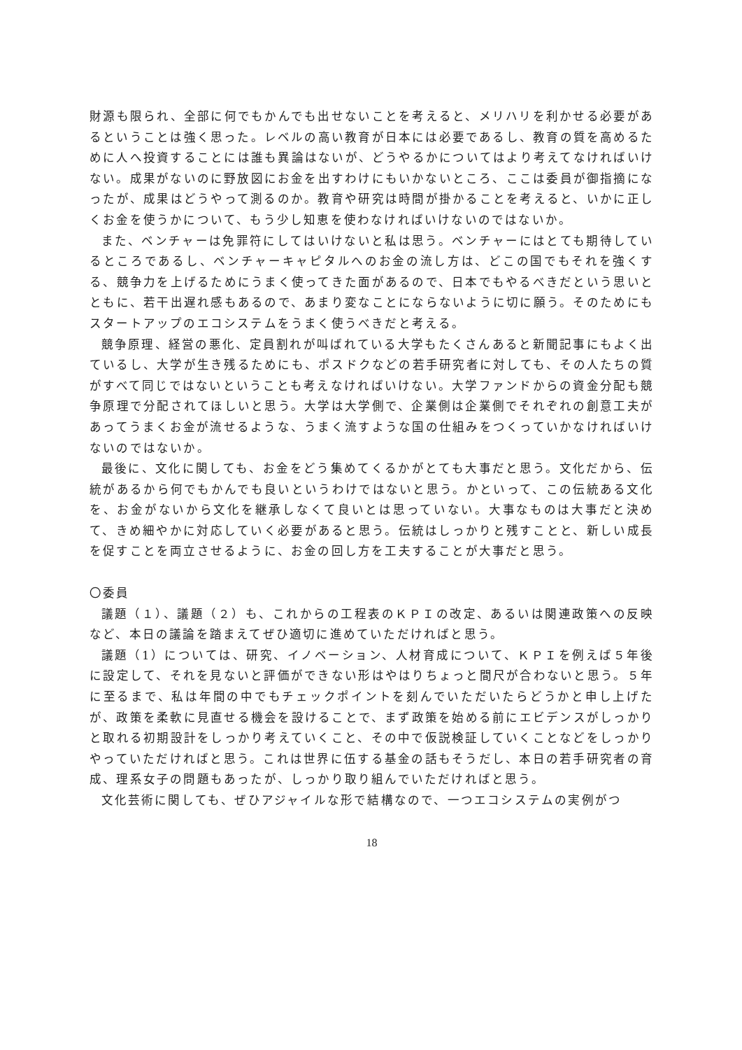財源も限られ、全部に何でもかんでも出せないことを考えると、メリハリを利かせる必要があるということは強く思った。レベルの高い教育が日本には必要であるし、教育の質を高めるために人へ投資することには誰も異論はないが、どうやるかについてはより考えてなければいけない。成果がないのに野放図にお金を出すわけにもいかないところ、ここは委員が御指摘になったが、成果はどうやって測るのか。教育や研究は時間が掛かることを考えると、いかに正しくお金を使うかについて、もう少し知恵を使わなければいけないのではないか。
また、ベンチャーは免罪符にしてはいけないと私は思う。ベンチャーにはとても期待しているところであるし、ベンチャーキャピタルへのお金の流し方は、どこの国でもそれを強くする、競争力を上げるためにうまく使ってきた面があるので、日本でもやるべきだという思いとともに、若干出遅れ感もあるので、あまり変なことにならないように切に願う。そのためにもスタートアップのエコシステムをうまく使うべきだと考える。
競争原理、経営の悪化、定員割れが叫ばれている大学もたくさんあると新聞記事にもよく出ているし、大学が生き残るためにも、ポスドクなどの若手研究者に対しても、その人たちの質がすべて同じではないということも考えなければいけない。大学ファンドからの資金分配も競争原理で分配されてほしいと思う。大学は大学側で、企業側は企業側でそれぞれの創意工夫があってうまくお金が流せるような、うまく流すような国の仕組みをつくっていかなければいけないのではないか。
最後に、文化に関しても、お金をどう集めてくるかがとても大事だと思う。文化だから、伝統があるから何でもかんでも良いというわけではないと思う。かといって、この伝統ある文化を、お金がないから文化を継承しなくて良いとは思っていない。大事なものは大事だと決めて、きめ細やかに対応していく必要があると思う。伝統はしっかりと残すことと、新しい成長を促すことを両立させるように、お金の回し方を工夫することが大事だと思う。
〇委員
議題（１）、議題（２）も、これからの工程表のＫＰＩの改定、あるいは関連政策への反映など、本日の議論を踏まえてぜひ適切に進めていただければと思う。
議題（1）については、研究、イノベーション、人材育成について、ＫＰＩを例えば５年後に設定して、それを見ないと評価ができない形はやはりちょっと間尺が合わないと思う。５年に至るまで、私は年間の中でもチェックポイントを刻んでいただいたらどうかと申し上げたが、政策を柔軟に見直せる機会を設けることで、まず政策を始める前にエビデンスがしっかりと取れる初期設計をしっかり考えていくこと、その中で仮説検証していくことなどをしっかりやっていただければと思う。これは世界に伍する基金の話もそうだし、本日の若手研究者の育成、理系女子の問題もあったが、しっかり取り組んでいただければと思う。
文化芸術に関しても、ぜひアジャイルな形で結構なので、一つエコシステムの実例がつ
18